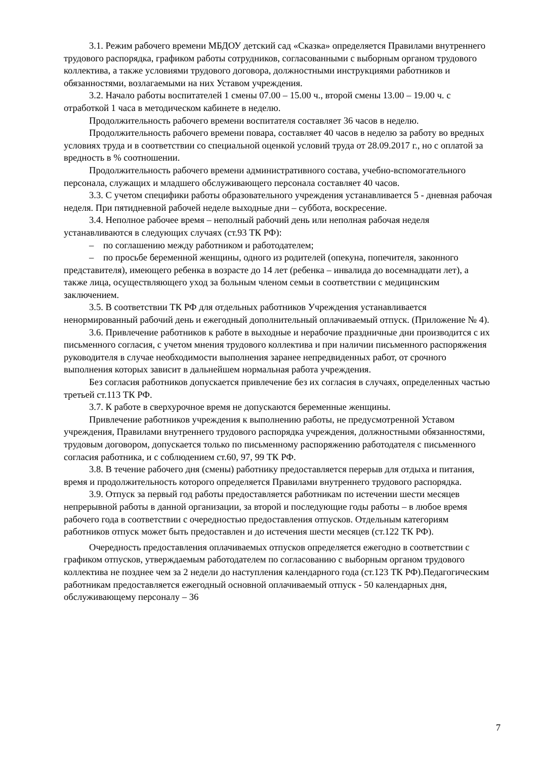3.1. Режим рабочего времени МБДОУ детский сад «Сказка» определяется Правилами внутреннего трудового распорядка, графиком работы сотрудников, согласованными с выборным органом трудового коллектива, а также условиями трудового договора, должностными инструкциями работников и обязанностями, возлагаемыми на них Уставом учреждения.
3.2. Начало работы воспитателей 1 смены 07.00 – 15.00 ч., второй смены 13.00 – 19.00 ч. с отработкой 1 часа в методическом кабинете в неделю.
Продолжительность рабочего времени воспитателя составляет 36 часов в неделю.
Продолжительность рабочего времени повара, составляет 40 часов в неделю за работу во вредных условиях труда и в соответствии со специальной оценкой условий труда от 28.09.2017 г., но с оплатой за вредность в % соотношении.
Продолжительность рабочего времени административного состава, учебно-вспомогательного персонала, служащих и младшего обслуживающего персонала составляет 40 часов.
3.3. С учетом специфики работы образовательного учреждения устанавливается 5 - дневная рабочая неделя. При пятидневной рабочей неделе выходные дни – суббота, воскресение.
3.4. Неполное рабочее время – неполный рабочий день или неполная рабочая неделя устанавливаются в следующих случаях (ст.93 ТК РФ):
– по соглашению между работником и работодателем;
– по просьбе беременной женщины, одного из родителей (опекуна, попечителя, законного представителя), имеющего ребенка в возрасте до 14 лет (ребенка – инвалида до восемнадцати лет), а также лица, осуществляющего уход за больным членом семьи в соответствии с медицинским заключением.
3.5. В соответствии ТК РФ для отдельных работников Учреждения устанавливается ненормированный рабочий день и ежегодный дополнительный оплачиваемый отпуск. (Приложение № 4).
3.6. Привлечение работников к работе в выходные и нерабочие праздничные дни производится с их письменного согласия, с учетом мнения трудового коллектива и при наличии письменного распоряжения руководителя в случае необходимости выполнения заранее непредвиденных работ, от срочного выполнения которых зависит в дальнейшем нормальная работа учреждения.
Без согласия работников допускается привлечение без их согласия в случаях, определенных частью третьей ст.113 ТК РФ.
3.7. К работе в сверхурочное время не допускаются беременные женщины.
Привлечение работников учреждения к выполнению работы, не предусмотренной Уставом учреждения, Правилами внутреннего трудового распорядка учреждения, должностными обязанностями, трудовым договором, допускается только по письменному распоряжению работодателя с письменного согласия работника, и с соблюдением ст.60, 97, 99 ТК РФ.
3.8. В течение рабочего дня (смены) работнику предоставляется перерыв для отдыха и питания, время и продолжительность которого определяется Правилами внутреннего трудового распорядка.
3.9. Отпуск за первый год работы предоставляется работникам по истечении шести месяцев непрерывной работы в данной организации, за второй и последующие годы работы – в любое время рабочего года в соответствии с очередностью предоставления отпусков. Отдельным категориям работников отпуск может быть предоставлен и до истечения шести месяцев (ст.122 ТК РФ).
Очередность предоставления оплачиваемых отпусков определяется ежегодно в соответствии с графиком отпусков, утверждаемым работодателем по согласованию с выборным органом трудового коллектива не позднее чем за 2 недели до наступления календарного года (ст.123 ТК РФ).Педагогическим работникам предоставляется ежегодный основной оплачиваемый отпуск - 50 календарных дня, обслуживающему персоналу – 36
7